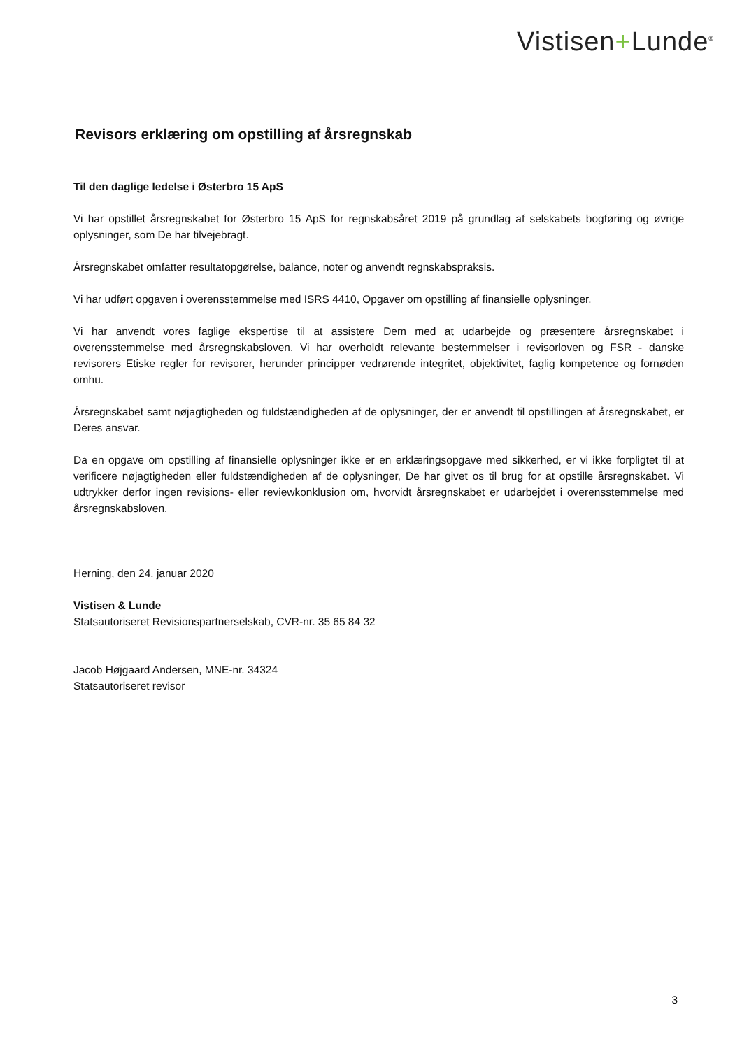Vistisen+Lunde<sup>®</sup>
Revisors erklæring om opstilling af årsregnskab
Til den daglige ledelse i Østerbro 15 ApS
Vi har opstillet årsregnskabet for Østerbro 15 ApS for regnskabsåret 2019 på grundlag af selskabets bogføring og øvrige oplysninger, som De har tilvejebragt.
Årsregnskabet omfatter resultatopgørelse, balance, noter og anvendt regnskabspraksis.
Vi har udført opgaven i overensstemmelse med ISRS 4410, Opgaver om opstilling af finansielle oplysninger.
Vi har anvendt vores faglige ekspertise til at assistere Dem med at udarbejde og præsentere årsregnskabet i overensstemmelse med årsregnskabsloven. Vi har overholdt relevante bestemmelser i revisorloven og FSR - danske revisorers Etiske regler for revisorer, herunder principper vedrørende integritet, objektivitet, faglig kompetence og fornøden omhu.
Årsregnskabet samt nøjagtigheden og fuldstændigheden af de oplysninger, der er anvendt til opstillingen af årsregnskabet, er Deres ansvar.
Da en opgave om opstilling af finansielle oplysninger ikke er en erklæringsopgave med sikkerhed, er vi ikke forpligtet til at verificere nøjagtigheden eller fuldstændigheden af de oplysninger, De har givet os til brug for at opstille årsregnskabet. Vi udtrykker derfor ingen revisions- eller reviewkonklusion om, hvorvidt årsregnskabet er udarbejdet i overensstemmelse med årsregnskabsloven.
Herning, den 24. januar 2020
Vistisen & Lunde
Statsautoriseret Revisionspartnerselskab, CVR-nr. 35 65 84 32
Jacob Højgaard Andersen, MNE-nr. 34324
Statsautoriseret revisor
3